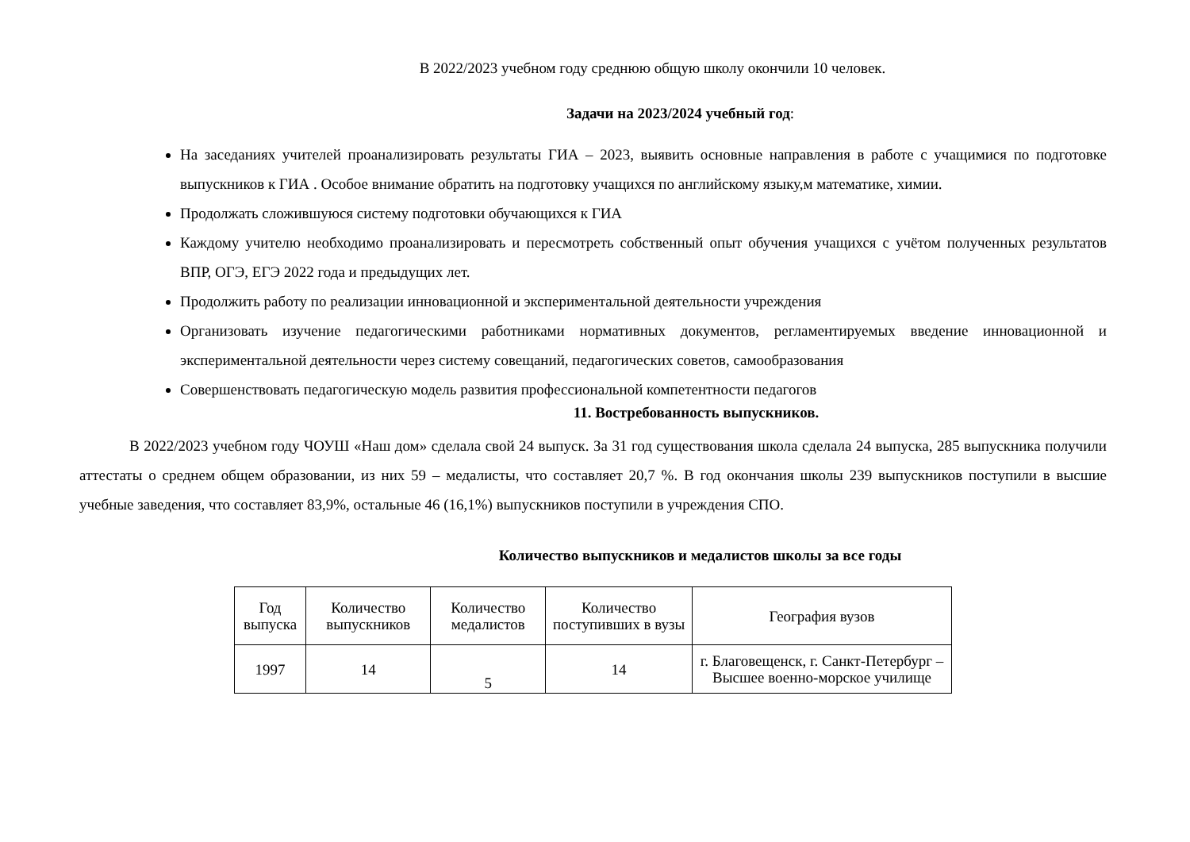В 2022/2023 учебном году среднюю общую школу окончили 10 человек.
Задачи на 2023/2024 учебный год:
На заседаниях учителей проанализировать результаты ГИА – 2023, выявить основные направления в работе с учащимися по подготовке выпускников к ГИА . Особое внимание обратить на подготовку учащихся по английскому языку,м математике, химии.
Продолжать сложившуюся систему подготовки обучающихся к ГИА
Каждому учителю необходимо проанализировать и пересмотреть собственный опыт обучения учащихся с учётом полученных результатов ВПР, ОГЭ, ЕГЭ 2022 года и предыдущих лет.
Продолжить работу по реализации инновационной и экспериментальной деятельности учреждения
Организовать изучение педагогическими работниками нормативных документов, регламентируемых введение инновационной и экспериментальной деятельности через систему совещаний, педагогических советов, самообразования
Совершенствовать педагогическую модель развития профессиональной компетентности педагогов
11. Востребованность выпускников.
В 2022/2023 учебном году ЧОУШ «Наш дом» сделала свой 24 выпуск. За 31 год существования школа сделала 24 выпуска, 285 выпускника получили аттестаты о среднем общем образовании, из них 59 – медалисты, что составляет 20,7 %. В год окончания школы 239 выпускников поступили в высшие учебные заведения, что составляет 83,9%, остальные 46 (16,1%) выпускников поступили в учреждения СПО.
Количество выпускников и медалистов школы за все годы
| Год выпуска | Количество выпускников | Количество медалистов | Количество поступивших в вузы | География вузов |
| --- | --- | --- | --- | --- |
| 1997 | 14 | 5 | 14 | г. Благовещенск, г. Санкт-Петербург – Высшее военно-морское училище |